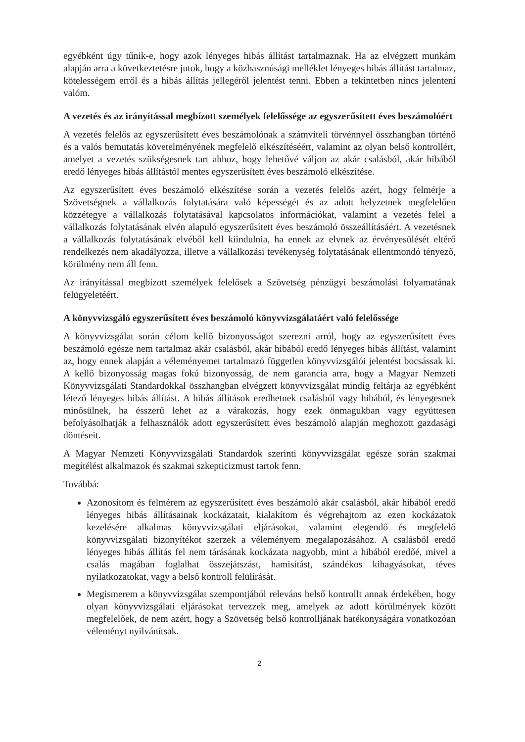egyébként úgy tűnik-e, hogy azok lényeges hibás állítást tartalmaznak. Ha az elvégzett munkám alapján arra a következtetésre jutok, hogy a közhasznúsági melléklet lényeges hibás állítást tartalmaz, kötelességem erről és a hibás állítás jellegéről jelentést tenni. Ebben a tekintetben nincs jelenteni valóm.
A vezetés és az irányítással megbízott személyek felelőssége az egyszerűsített éves beszámolóért
A vezetés felelős az egyszerűsített éves beszámolónak a számviteli törvénnyel összhangban történő és a valós bemutatás követelményének megfelelő elkészítéséért, valamint az olyan belső kontrollért, amelyet a vezetés szükségesnek tart ahhoz, hogy lehetővé váljon az akár csalásból, akár hibából eredő lényeges hibás állítástól mentes egyszerűsített éves beszámoló elkészítése.
Az egyszerűsített éves beszámoló elkészítése során a vezetés felelős azért, hogy felmérje a Szövetségnek a vállalkozás folytatására való képességét és az adott helyzetnek megfelelően közzétegye a vállalkozás folytatásával kapcsolatos információkat, valamint a vezetés felel a vállalkozás folytatásának elvén alapuló egyszerűsített éves beszámoló összeállításáért. A vezetésnek a vállalkozás folytatásának elvéből kell kiindulnia, ha ennek az elvnek az érvényesülését eltérő rendelkezés nem akadályozza, illetve a vállalkozási tevékenység folytatásának ellentmondó tényező, körülmény nem áll fenn.
Az irányítással megbízott személyek felelősek a Szövetség pénzügyi beszámolási folyamatának felügyeletéért.
A könyvvizsgáló egyszerűsített éves beszámoló könyvvizsgálatáért való felelőssége
A könyvvizsgálat során célom kellő bizonyosságot szerezni arról, hogy az egyszerűsített éves beszámoló egésze nem tartalmaz akár csalásból, akár hibából eredő lényeges hibás állítást, valamint az, hogy ennek alapján a véleményemet tartalmazó független könyvvizsgálói jelentést bocsássak ki. A kellő bizonyosság magas fokú bizonyosság, de nem garancia arra, hogy a Magyar Nemzeti Könyvvizsgálati Standardokkal összhangban elvégzett könyvvizsgálat mindig feltárja az egyébként létező lényeges hibás állítást. A hibás állítások eredhetnek csalásból vagy hibából, és lényegesnek minősülnek, ha ésszerű lehet az a várakozás, hogy ezek önmagukban vagy együttesen befolyásolhatják a felhasználók adott egyszerűsített éves beszámoló alapján meghozott gazdasági döntéseit.
A Magyar Nemzeti Könyvvizsgálati Standardok szerinti könyvvizsgálat egésze során szakmai megítélést alkalmazok és szakmai szkepticizmust tartok fenn.
Továbbá:
Azonosítom és felmérem az egyszerűsített éves beszámoló akár csalásból, akár hibából eredő lényeges hibás állításainak kockázatait, kialakítom és végrehajtom az ezen kockázatok kezelésére alkalmas könyvvizsgálati eljárásokat, valamint elegendő és megfelelő könyvvizsgálati bizonyítékot szerzek a véleményem megalapozásához. A csalásból eredő lényeges hibás állítás fel nem tárásának kockázata nagyobb, mint a hibából eredőé, mivel a csalás magában foglalhat összejátszást, hamisítást, szándékos kihagyásokat, téves nyilatkozatokat, vagy a belső kontroll felülírását.
Megismerem a könyvvizsgálat szempontjából releváns belső kontrollt annak érdekében, hogy olyan könyvvizsgálati eljárásokat tervezzek meg, amelyek az adott körülmények között megfelelőek, de nem azért, hogy a Szövetség belső kontrolljának hatékonyságára vonatkozóan véleményt nyilvánítsak.
2